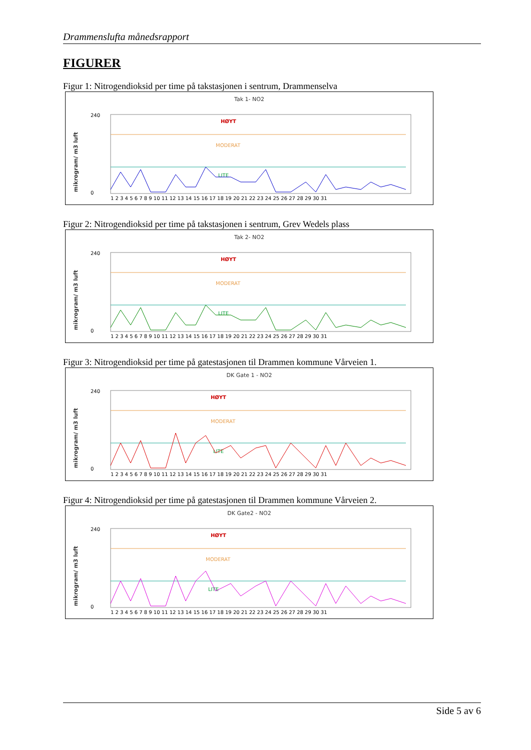Drammenslufta månedsrapport
FIGURER
Figur 1: Nitrogendioksid per time på takstasjonen i sentrum, Drammenselva
Tak 1- NO2
mikrogram/ m3 luft
HØYT
MODERAT
LITE
0
240
1 2 3 4 5 6 7 8 9 10 11 12 13 14 15 16 17 18 19 20 21 22 23 24 25 26 27 28 29 30 31
Figur 2: Nitrogendioksid per time på takstasjonen i sentrum, Grev Wedels plass
Tak 2- NO2
mikrogram/ m3 luft
HØYT
MODERAT
LITE
0
240
1 2 3 4 5 6 7 8 9 10 11 12 13 14 15 16 17 18 19 20 21 22 23 24 25 26 27 28 29 30 31
Figur 3: Nitrogendioksid per time på gatestasjonen til Drammen kommune Vårveien 1.
DK Gate 1 - NO2
mikrogram/ m3 luft
HØYT
MODERAT
LITE
0
240
1 2 3 4 5 6 7 8 9 10 11 12 13 14 15 16 17 18 19 20 21 22 23 24 25 26 27 28 29 30 31
Figur 4: Nitrogendioksid per time på gatestasjonen til Drammen kommune Vårveien 2.
DK Gate2 - NO2
mikrogram/ m3 luft
HØYT
MODERAT
LITE
0
240
1 2 3 4 5 6 7 8 9 10 11 12 13 14 15 16 17 18 19 20 21 22 23 24 25 26 27 28 29 30 31
Side 5 av 6